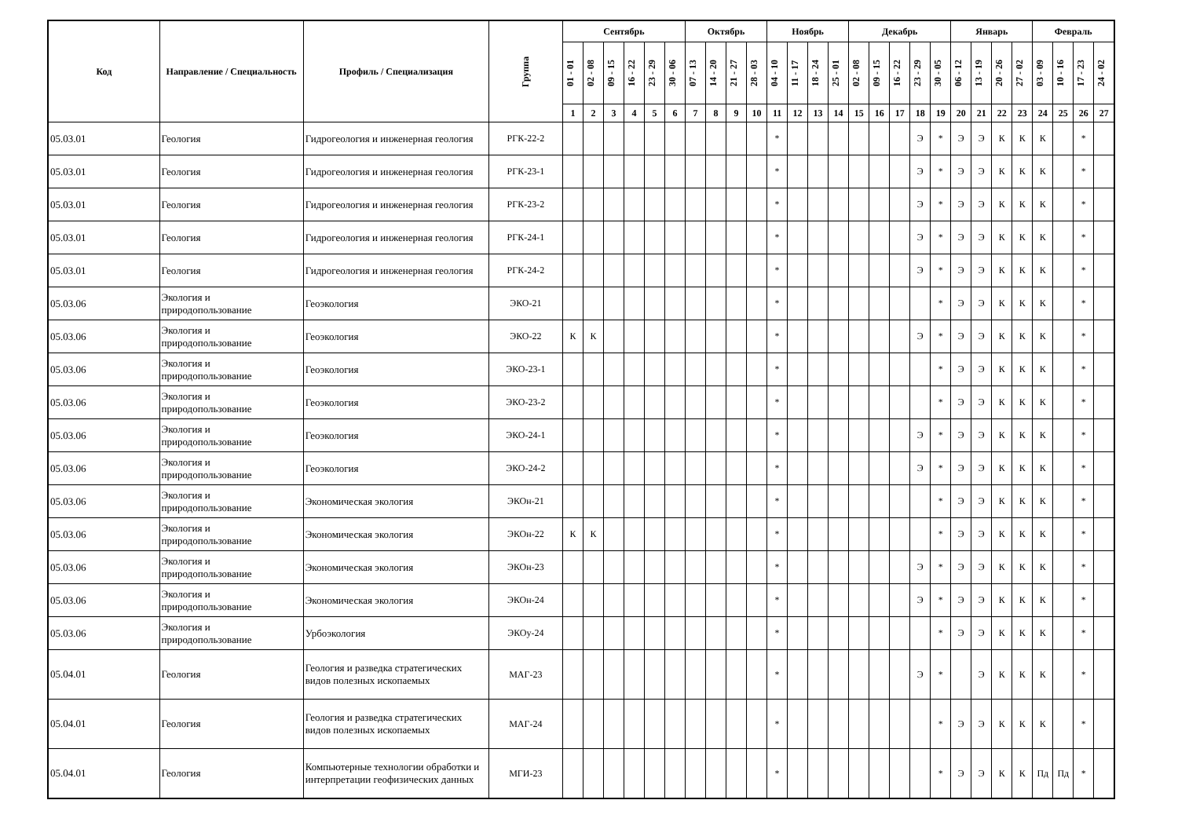| Код | Направление / Специальность | Профиль / Специализация | Группа | Сентябрь | | | | | | Октябрь | | | | Ноябрь | | | | Декабрь | | | | | Январь | | | | Февраль | | | |
| --- | --- | --- | --- | --- | --- | --- | --- | --- | --- | --- | --- | --- | --- | --- | --- | --- | --- | --- | --- | --- | --- | --- | --- | --- | --- | --- | --- | --- | --- | --- |
| | | | | 01 - 01 | 02 - 08 | 09 - 15 | 16 - 22 | 23 - 29 | 30 - 06 | 07 - 13 | 14 - 20 | 21 - 27 | 28 - 03 | 04 - 10 | 11 - 17 | 18 - 24 | 25 - 01 | 02 - 08 | 09 - 15 | 16 - 22 | 23 - 29 | 30 - 05 | 06 - 12 | 13 - 19 | 20 - 26 | 27 - 02 | 03 - 09 | 10 - 16 | 17 - 23 | 24 - 02 |
| | | | | 1 | 2 | 3 | 4 | 5 | 6 | 7 | 8 | 9 | 10 | 11 | 12 | 13 | 14 | 15 | 16 | 17 | 18 | 19 | 20 | 21 | 22 | 23 | 24 | 25 | 26 | 27 |
| 05.03.01 | Геология | Гидрогеология и инженерная геология | РГК-22-2 | | | | | | | | | | | * | | | | | | | Э | * | Э | Э | К | К | К | | * | |
| 05.03.01 | Геология | Гидрогеология и инженерная геология | РГК-23-1 | | | | | | | | | | | * | | | | | | | Э | * | Э | Э | К | К | К | | * | |
| 05.03.01 | Геология | Гидрогеология и инженерная геология | РГК-23-2 | | | | | | | | | | | * | | | | | | | Э | * | Э | Э | К | К | К | | * | |
| 05.03.01 | Геология | Гидрогеология и инженерная геология | РГК-24-1 | | | | | | | | | | | * | | | | | | | Э | * | Э | Э | К | К | К | | * | |
| 05.03.01 | Геология | Гидрогеология и инженерная геология | РГК-24-2 | | | | | | | | | | | * | | | | | | | Э | * | Э | Э | К | К | К | | * | |
| 05.03.06 | Экология и природопользование | Геоэкология | ЭКО-21 | | | | | | | | | | | * | | | | | | | | * | Э | Э | К | К | К | | * | |
| 05.03.06 | Экология и природопользование | Геоэкология | ЭКО-22 | К | К | | | | | | | | | * | | | | | | | Э | * | Э | Э | К | К | К | | * | |
| 05.03.06 | Экология и природопользование | Геоэкология | ЭКО-23-1 | | | | | | | | | | | * | | | | | | | | * | Э | Э | К | К | К | | * | |
| 05.03.06 | Экология и природопользование | Геоэкология | ЭКО-23-2 | | | | | | | | | | | * | | | | | | | | * | Э | Э | К | К | К | | * | |
| 05.03.06 | Экология и природопользование | Геоэкология | ЭКО-24-1 | | | | | | | | | | | * | | | | | | | Э | * | Э | Э | К | К | К | | * | |
| 05.03.06 | Экология и природопользование | Геоэкология | ЭКО-24-2 | | | | | | | | | | | * | | | | | | | Э | * | Э | Э | К | К | К | | * | |
| 05.03.06 | Экология и природопользование | Экономическая экология | ЭКОн-21 | | | | | | | | | | | * | | | | | | | | * | Э | Э | К | К | К | | * | |
| 05.03.06 | Экология и природопользование | Экономическая экология | ЭКОн-22 | К | К | | | | | | | | | * | | | | | | | | * | Э | Э | К | К | К | | * | |
| 05.03.06 | Экология и природопользование | Экономическая экология | ЭКОн-23 | | | | | | | | | | | * | | | | | | | Э | * | Э | Э | К | К | К | | * | |
| 05.03.06 | Экология и природопользование | Экономическая экология | ЭКОн-24 | | | | | | | | | | | * | | | | | | | Э | * | Э | Э | К | К | К | | * | |
| 05.03.06 | Экология и природопользование | Урбоэкология | ЭКОу-24 | | | | | | | | | | | * | | | | | | | | * | Э | Э | К | К | К | | * | |
| 05.04.01 | Геология | Геология и разведка стратегических видов полезных ископаемых | МАГ-23 | | | | | | | | | | | * | | | | | | | Э | * | | Э | К | К | К | | * | |
| 05.04.01 | Геология | Геология и разведка стратегических видов полезных ископаемых | МАГ-24 | | | | | | | | | | | * | | | | | | | | * | Э | Э | К | К | К | | * | |
| 05.04.01 | Геология | Компьютерные технологии обработки и интерпретации геофизических данных | МГИ-23 | | | | | | | | | | | * | | | | | | | | * | Э | Э | К | К | Пд | Пд | * | |